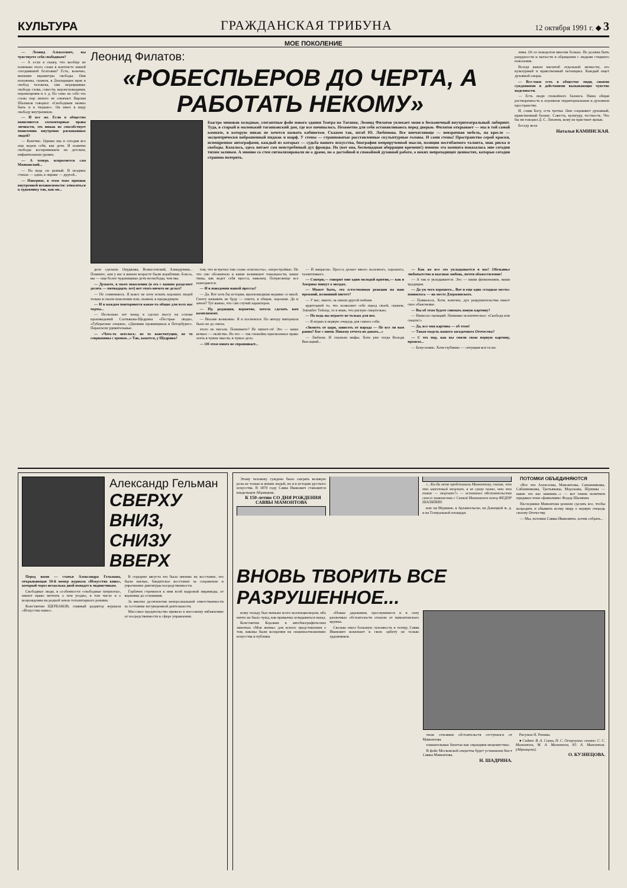КУЛЬТУРА ГРАЖДАНСКАЯ ТРИБУНА 12 октября 1991 г. ◆ 3
МОЕ ПОКОЛЕНИЕ
— Леонид Алексеевич, вы чувствуете себя свободным?
— А если я скажу, что вообще не понимаю этого слова в контексте нашей сегодняшней болтовни? Есть, конечно, внешние параметры свободы. Они изложены, скажем, в Декларации прав и свобод человека, они неразрывны: свобода слова, совести, вероисповедания, перемещения и т. д. Но само по себе это слово еще ничего не означает. Варлам Шаламов говорил: «Свободным можно быть и в тюрьме». Он имел в виду свободу внутреннюю.
— И все же. Если в обществе появляются элементарные права личности, это никак не способствует появлению внутренне раскованных людей?
— Конечно. Однако мы и сегодня все еще ведем себя, как дети. И понятие свободы воспринимаем на детском, инфантильном уровне.
— А теперь вспрогнется сам Маяковский...
— Но ведь он разный. В поздних стихах — один, в лирике — другой...
— Наверное, в этом тоже признак внутренней независимости: относиться к художнику так, как он...
Леонид Филатов:
«РОБЕСПЬЕРОВ ДО ЧЕРТА, А РАБОТАТЬ НЕКОМУ»
Быстро миновав холодные, элегантные фойе нового здания Театра на Таганке, Леонид Филатов увлекает меня в бесконечный внутритеатральный лабиринт. Туда, в старый и маленький таганковский дом, где все начиналось. Незаметно для себя останавливаюсь перед дверью. Филатов открывает — мы в той самой комнате, в которую никак не хочется назвать кабинетом. Скажем так, штаб Ю. Любимова. Все впечатляюще — невзрачная мебель, на кресле — эксцентрически наброшенный пиджак и шарф. У стены — странноватые расставленные скульптурные головы. И сами стены! Пространство серой краски, испещренное автографами, каждый из которых — судьба нашего искусства, биография неприрученной мысли, позиция несгибаемого таланта, знак риска и свободы. Казалось, здесь витает сам неистребимый дух фронды. Но (вот она, беспощадная аберрация времени!) именно эта комната показалась мне сегодня тихим заливом. А мнение со стен сигнализировали не о драме, но о достойной и спокойной духовной работе, о неких непреходящих ценностях, которые сегодня страшно потерять.
дело сделали. Окуджава, Вознесенский, Ахмадулина... Помните, они у вас в вашем возрасте были кораблями. Боюсь, вы — еще более чудовищные дети несвободы, чем мы.
— Думаете, в моем поколении (я его с вашим разделяет десять — пятнадцать лет) нет этого ничего не делал?
— Не сомневаюсь. Я вовсе не хочу искать хороших людей только в своем поколении или, скажем, в предыдущем.
— И в каждом повторяются какие-то общие для всех нас черты...
— Несколько лет назад я сделал пьесу на основе произведений Салтыкова-Щедрина «Пестрые люди», «Губернские очерки», «Дневник провинциала в Петербурге». Параллели удивительные.
— «Чего-то хотелось: не то конституции, не то севрюжины с хреном...» Так, кажется, у Щедрина?
том, что встретил там слова «гласность», «перестройка». Но что оно обозначало в какие возникают тональности, какие типы, как ведет себя пресса, наконец. Потрясающе все повторяется.
— И в поведении нашей прессы?
— Да. Вот хоть бы история, произошедшая недавно со мной. Газету называть не буду — газета, в общем, хорошая. Да и зачем? Тут важно, что сам случай характерен.
— Ну, редакция, вероятно, хотела сделать вам комплимент.
— Вполне возможно. Я и посмеялся. Но автору материала было не до смеха.
этого не писала. Понимаете? Не пишет-ся! Это — наше вечное — свойство. Но это — так спокойно присвоенное право лезть в чужие мысли, в чужое дело.
— Об этом много не спрашивает...
— И напрасно. Пресса делает много полезного, хорошего, талантливого.
— Смотри,— говорит мне один молодой критик,— как в Америке пишут о звездах.
— Может быть, это естественная реакция на наш прежний, излишний пиетет?
— У нас, знаете, за окном другой пейзаж.
аудиторией то, что позволяет себе перед своей, скажем, Элизабет Тейлор, то я знаю, что рискую смертельно.
— Но ведь вы играете не только для нее.
— Я играю в первую очередь для самого себя.
«Звенеть от царя, зависеть от народа — Не все ли нам равно? Бог с ними. Никому отчета не давать...»
— Любили. И спалили мифы. Хотя уже тогда Володя Высоцкий...
— Как же все это укладывается в нас! Обезьянье любопытство и высшая любовь, почти обожествление!
— А так и укладывается. Это — наши физиономии, наши традиции.
— Да уж чего хорошего... Вот и еще одно «гладкое место» появилось — на месте Дзержинского.
— Появилось. Хотя, конечно, дух разрушительства имеет свое объяснение.
— Вы об этом будете снимать новую картину?
— Написал сценарий. Название политическое: «Свобода или смерть!»
— Да, все моя картина — об этом!
— Такая модель нашего загадочного Отечества?
— С тех пор, как вы сняли свою первую картину, прошло...
— Безусловно. Хотя глубинно — ситуация вся та же.
лима. От ее поворотов многим больно. Не должна быть разудалости и наглости в обращении с людьми старшего поколения.
Всегда важен масштаб отдельной личности, его культурный и нравственный потенциал. Каждый ищет духовной опоры.
— Все-таки есть в обществе люди, своими суждениями и действиями вызывающие чувство надежности.
— Есть люди спокойного баланса. Наша общая растворенность в огромном территориальном и духовном пространстве.
И, слава Богу, есть третьи. Они сохраняют духовный, нравственный баланс. Совесть, культуру, честность. Что бы ни говорил Д. С. Лихачев, кому не пристают ярлык.
Беседу вела
Наталья КАМИНСКАЯ.
Александр Гельман
СВЕРХУ ВНИЗ, СНИЗУ ВВЕРХ
Перед вами — статья Александра Гельмана, открывающая 10-й номер журнала «Искусство кино», который через несколько дней попадет к подписчикам.
Свободные люди, в особенности «свободные патриоты», имеют право мечтать о чем угодно, в том числе и о возрождении на родной земле тоталитарного режима.
Константин ЩЕРБАКОВ, главный редактор журнала «Искусство кино».
В середине августа это было именно их восстание, это были наглые, бандитское восстание за сохранение и упрочнение диктатуры посредственности.
Горбачев стремился к ним всей кадровой пирамиды, от вершины до основания.
За многие десятилетия неперсональной ответственности за состояние несуверенной деятельности.
Массовое предательство привело к массовому избавлению от посредственности в сфере управления.
Этому человеку суждено было сыграть великую роль не только в жизни людей, но и в истории русского искусства. В 1870 году Савва Иванович становится владельцем Абрамцева.
К 150-летию СО ДНЯ РОЖДЕНИЯ САВВЫ МАМОНТОВА
«...Когда меня представили Мамонтову, сказав, что это известный меценат, я не сразу понял, что это такое — меценат?» — вспоминал обстоятельства своего знакомства с Саввой Ивановичем певец ФЕДОР ШАЛЯПИН.
ков: на Мурмане, в Архангельске, на Донецкой ж. д. и на Театральной площади.
ВНОВЬ ТВОРИТЬ ВСЕ РАЗРУШЕННОЕ...
ПОТОМКИ ОБЪЕДИНЯЮТСЯ
«Все эти Алексеевы, Мамонтовы, Сапожниковы, Сабашниковы, Третьяковы, Морозовы, Щукины — какие это нас нашими...» — вот таким понятием придавал этим «фамилиям» Федор Шаляпин.
Наследники Мамонтова решили сделать все, чтобы возродить и объявить всему миру о первую очередь своему Отечеству.
— Мы, потомки Саввы Ивановича, хотим собрать...
ному складу был меньше всего коллекционером, ибо ничто не было чужд, как привычка оглядываться назад.
Константин Коровин в автобиографических заметках «Моя жизнь» для ясного представления о том, каковы были воззрения на «взаимоотношения» искусства и публики.
«Новые дарования, проснувшиеся и в силу различных обстоятельств отошли от мамонтовского кружка.
Сколько имел большую склонность к театру, Савва Иванович вовлекает в свою орбиту не только художников.
тном сеченнии обстоятельств отступился от Мамонтова.
глашательных билетах как «праздник меценатства».
В фойе Московской оперетты будет установлен бюст Саввы Мамонтова.
Н. ШАДРИНА.
Рисунок Н. Репина.
● Сидят: В. А. Серов, Н. С. Остроухов; стоят: С. С. Мамонтов, М. А. Мамонтов, Ю. А. Мамонтов. (Абрамцево).
О. КУЗНЕЦОВА.